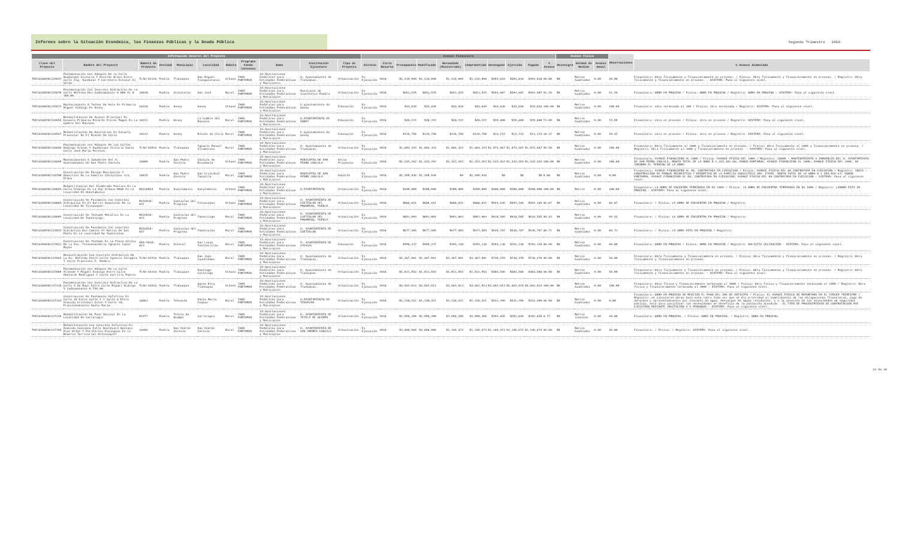Informes sobre la Situación Económica, las Finanzas Públicas y la Deuda Pública
Segundo Trimestre 2018
| Información General del Proyecto | | | | | | | | | | | Avance Financiero | | | | | | | | | | Avance Físico | | | Observaciones | |
| --- | --- | --- | --- | --- | --- | --- | --- | --- | --- | --- | --- | --- | --- | --- | --- | --- | --- | --- | --- | --- | --- | --- | --- | --- | --- |
| Clave del Proyecto | Nombre del Proyecto | Número de Proyecto | Entidad | Municipio | Localidad | Ámbito | Programa Fondo Convenio | Ramo | Institución Ejecutora | Tipo de Proyecto | Estatus | Ciclo Recurso | Presupuesto | Modificado | Recaudado (Ministrado) | Comprometido | Devengado | Ejercido | Pagado | % Avance | Reintegro | Unidad de Medida | Avance Anual | | % Avance Acumulado |
| PUE18180201135637 | Pavimentación Con Adoquín De La Calle Guadalupe Victoria Y Nicolás Bravo Entre Calle Ing. Sandoval Y Carretera Estatal Al Verde. | TLAH-32118 | Puebla | Tlahuapan | San Miguel Tianguistenco | Urbano | I005 FORTAMUN | 33-Aportaciones Federales para Entidades Federativas y Municipios | H. Ayuntamiento de Tlahuapan. | Urbanización | En Ejecución | 2018 | $1,316,060 | $1,316,060 | $1,316,060 | $1,316,060 | $394,818 | $394,818 | $394,818 | 30.00 | $0 | Metros Cuadrados | 0.00 | 30.00 | Financiera: Obra fisicamente y financieramente en proceso. / Física: Obra fisicamente y financieramente en proceso. / Registro: Obra fisicamente y financieramente en proceso. - SISTEMA: Pasa al siguiente nivel. |
| PUE18180201135670 | Pavimentación Con Concreto Hidráulico De La Calle Reforma Del Cadenamiento 0 000 Al 0 100.00 | 18010 | Puebla | Xiutetelco | San José | Rural | I005 FORTAMUN | 33-Aportaciones Federales para Entidades Federativas y Municipios | Municipio de Xiutetelco Puebla | Urbanización | En Ejecución | 2018 | $651,525 | $651,525 | $651,525 | $651,525 | $594,607 | $594,607 | $594,607 | 91.26 | $0 | Metros Cuadrados | 0.00 | 91.26 | Financiera: OBRA EN PROCESO / Física: OBRA EN PROCESO / Registro: OBRA EN PROCESO - SISTEMA: Pasa al siguiente nivel. |
| PUE18180201135672 | Mantenimiento A Techos De Aula En Primaria Miguel Hidalgo En Honey | 18310 | Puebla | Honey | Honey | Urbano | I005 FORTAMUN | 33-Aportaciones Federales para Entidades Federativas y Municipios | h.ayuntamiento de Honey | Educación | En Ejecución | 2018 | $43,846 | $43,846 | $43,846 | $43,846 | $43,846 | $43,846 | $43,846 | 100.00 | $0 | Metros Cuadrados | 0.00 | 100.00 | Financiera: obra terminada al 100 / Física: obra terminada / Registro: SISTEMA: Pasa al siguiente nivel. |
| PUE18180201136555 | Rehabilitacion De Acceso Principal En Escuela Primaria Ricardo Flores Magon En La Cumbre Del Manzano | 18311 | Puebla | Honey | La Cumbre del Manzano | Rural | I005 FORTAMUN | 33-Aportaciones Federales para Entidades Federativas y Municipios | H.AYUNTAMIENTO DE HONEY | Educación | En Ejecución | 2018 | $40,222 | $40,222 | $40,222 | $40,222 | $29,800 | $29,800 | $29,800 | 74.09 | $0 | Metros Cuadrados | 0.00 | 74.09 | Financiera: obra en proceso / Física: obra en proceso / Registro: SISTEMA: Pasa al siguiente nivel. |
| PUE18180201136567 | Rehabilitación De Sanitarios En Escuela Prescolar De El Rincón De Chila | 18312 | Puebla | Honey | Rincón de Chila | Rural | I005 FORTAMUN | 33-Aportaciones Federales para Entidades Federativas y Municipios | h.ayuntamiento de Honey | Educación | En Ejecución | 2018 | $126,750 | $126,750 | $126,750 | $126,750 | $13,213 | $13,213 | $13,213 | 10.42 | $0 | Metros Cuadrados | 0.00 | 10.42 | Financiera: obra en proceso / Física: obra en proceso / Registro: SISTEMA: Pasa al siguiente nivel. |
| PUE18180201136603 | Pavimentación Con Adoquín De Las Calles Domingo Arenas Y Guadalupe Victoria Hasta Calle José María Morelos. | TLAH-33018 | Puebla | Tlahuapan | Ignacio Manuel Altamirano | Rural | I005 FORTAMUN | 33-Aportaciones Federales para Entidades Federativas y Municipios | H. Ayuntamiento de Tlahuapan. | Urbanización | En Ejecución | 2018 | $1,804,423 | $1,804,423 | $1,804,423 | $1,804,423 | $1,073,687 | $1,073,687 | $1,073,687 | 59.50 | $0 | Metros Cuadrados | 0.00 | 100.00 | Financiera: Obra fisicamente al 100% y financieramente en proceso. / Física: Obra fisicamente al 100% y financieramente en proceso. / Registro: Obra fisicamente al 100% y financieramente en proceso. - SISTEMA: Pasa al siguiente nivel. |
| PUE18180201136659 | Mantenimiento A Inmuebles Del H. Ayuntamiento De San Pedro Cholula | 18009 | Puebla | San Pedro Cholula | Cholula de Rivadavia | Urbano | I005 FORTAMUN | 33-Aportaciones Federales para Entidades Federativas y Municipios | MUNICIPIO DE SAN PEDRO CHOLULA | Otros Proyectos | En Ejecución | 2018 | $1,342,262 | $1,342,262 | $1,342,262 | $1,342,262 | $1,342,262 | $1,342,262 | $1,342,262 | 100.00 | $0 | Metros Cuadrados | 0.00 | 100.00 | Financiera: AVANCE FINANCIERO AL 100% / Física: AVANCE FISICO DEL 100% / Registro: 18009 - MANTENIMIENTO A INMUEBLES DEL H. AYUNTAMIENTO DE SAN PEDRO CHOLULA. MONTO TOTAL DE LA OBRA $ 1,342,261.68; FONDO FORTAMUN, AVANCE FINANCIERO AL 100%; AVANCE FISICO DEL 100%. SE INFORMA EL TERMINO DE LA OBRA |
| PUE18180201136700 | Construcción De Parque Recreativo Y Deportivo De La Familia Cholulteca 1ra. Etapa | 18015 | Puebla | San Pedro Cholula | San Cristóbal Tepontla | Rural | I005 FORTAMUN | 33-Aportaciones Federales para Entidades Federativas y Municipios | MUNICIPIO DE SAN PEDRO CHOLULA | Deporte | En Ejecución | 2018 | $1,499,946 | $1,499,946 | $0 | $1,499,946 | $0 | $0 | $0 | 0.00 | $0 | Metros Cuadrados | 0.00 | 0.00 | Financiera: AVANCE FINANCIERO AL 0%, CONTRATADA EN EJECUCION / Física: AVANCE FISICO DEL 0% CONTRATADA EN EJECUCION / Registro: 18015 - CONSTRUCCIÓN DE PARQUE RECREATIVO Y DEPORTIVO DE LA FAMILIA CHOLULTECA 1RA. ETAPA. MONTO TOTAL DE LA OBRA $ 1 499,946.47; FONDO FORTAMUN, AVANCE FINANCIERO AL 0%, CONTRATADA EN EJECUCION; AVANCE FISICO DEL 0% CONTRATADA EN EJECUCION - SISTEMA: Pasa al siguiente nivel. |
| PUE18180201136854 | Rehabilitacion Del Alumbrado Publico En La Calle Hidalgo En La Zap Urbana 0068 En La Localidad De Hueytamalco | R3318023 | Puebla | Hueytamalco | Hueytamalco | Urbano | I005 FORTAMUN | 33-Aportaciones Federales para Entidades Federativas y Municipios | H.AYUNTAMIENTO | Urbanización | En Ejecución | 2018 | $200,000 | $200,000 | $200,000 | $200,000 | $200,000 | $200,000 | $200,000 | 100.00 | $0 | Metros | 0.00 | 100.00 | Financiera: LA OBRA SE ENCENTRA TERMINADA EN SU 100% / Física: LA OBRA SE ENCUENTRA TERMINADA EN SU 100% / Registro: LAOBRA ESTA EN PROCESO - SISTEMA: Pasa al siguiente nivel. |
| PUE18180201136883 | Construcción De Pavimento Con Concreto Hidráulico En El Barrio Huaxtitan De La Localidad De Tzinacapan | R332018-021 | Puebla | Cuetzalan del Progreso | Tzinacapan | Urbano | I005 FORTAMUN | 33-Aportaciones Federales para Entidades Federativas y Municipios | H. AYUNTAMIENTO DE CUETZALAN DEL PROGRESO, PUEBLA | Urbanización | En Ejecución | 2018 | $888,631 | $888,631 | $888,631 | $888,631 | $594,185 | $594,185 | $594,185 | 66.87 | $0 | Metros Cuadrados | 0.00 | 66.87 | Financiera: / Física: LA OBRA SE ENCUENTRA EN PROCESO / Registro: |
| PUE18180201136902 | Construcción De Techado Metalico En La Localidad De Tepetzingo. | R332018-024 | Puebla | Cuetzalan del Progreso | Tepetzingo | Rural | I005 FORTAMUN | 33-Aportaciones Federales para Entidades Federativas y Municipios | H. AYUNTAMIENTO DE CUETZALAN DEL PROGRESO, PUEBLA | Urbanización | En Ejecución | 2018 | $891,004 | $891,004 | $891,004 | $891,004 | $618,585 | $618,585 | $618,585 | 69.43 | $0 | Metros Cuadrados | 0.00 | 69.43 | Financiera: / Física: LA OBRA SE ENCUENTRA EN PROCESO / Registro: |
| PUE18180201137022 | Construcción De Pavimento Con Concreto Hidráulico Del Camino Al Barrio De San Pablo En La Localidad De Tepetzalan | R332018-037 | Puebla | Cuetzalan del Progreso | Tepetzalán | Rural | I005 FORTAMUN | 33-Aportaciones Federales para Entidades Federativas y Municipios | H. AYUNTAMIENTO DE CUETZALAN | Urbanización | En Ejecución | 2018 | $677,505 | $677,505 | $677,505 | $677,505 | $546,787 | $546,787 | $546,787 | 80.71 | $0 | Metros Cuadrados | 0.00 | 80.71 | Financiera: / Física: LA OBRA ESTA EN PROCESO / Registro: |
| PUE18180201137041 | Construccion De Techado En La Plaza Civica De La Esc. Telesecundaria Ignacio Lopez Rayon | HAA-2018-013 | Puebla | Atexcal | San Lucas Teteletitlán | Rural | I005 FORTAMUN | 33-Aportaciones Federales para Entidades Federativas y Municipios | H. AYUNTAMIENTO DE ATEXCAL | Educación | En Ejecución | 2018 | $490,247 | $490,247 | $294,148 | $294,148 | $294,148 | $294,148 | $294,148 | 60.00 | $0 | Metros Cuadrados | 0.00 | 60.00 | Financiera: OBRA EN PROCESO / Física: OBRA EN PROCESO / Registro: SOLICITA VALIDACIÓN - SISTEMA: Pasa al siguiente nivel. |
| PUE18180201137063 | Reconstrucción Con Concreto Hidráulico De La Av. Reforma Entre Calle Ignacio Zaragoza Y Calle Francisco I. Madero. | TLAH-32218 | Puebla | Tlahuapan | San Juan Cuauhtémoc | Rural | I005 FORTAMUN | 33-Aportaciones Federales para Entidades Federativas y Municipios | H. Ayuntamiento de Tlahuapan. | Urbanización | En Ejecución | 2018 | $2,487,901 | $2,487,901 | $2,487,901 | $2,487,901 | $746,370 | $746,370 | $746,370 | 30.00 | $0 | Metros Cuadrados | 0.00 | 50.00 | Financiera: Obra fisicamente y financieramente en proceso. / Física: Obra fisicamente y financieramente en proceso. / Registro: Obra fisicamente y financieramente en proceso. |
| PUE18180201137089 | Pavimentación Con Adoquín De La Calle Allende Y Miguel Hidalgo Entre Calle Abelardo Rodriguez Y Calle Carrillo Puerto | TLAH-33118 | Puebla | Tlahuapan | Santiago Coltzingo | Urbano | I005 FORTAMUN | 33-Aportaciones Federales para Entidades Federativas y Municipios | H. Ayuntamiento de Tlahuapan | Urbanización | En Ejecución | 2018 | $1,011,953 | $1,011,953 | $1,011,953 | $1,011,953 | $303,586 | $303,586 | $303,586 | 30.00 | $0 | Metros Cuadrados | 0.00 | 50.00 | Financiera: Obra fisicamente y financieramente en proceso. / Física: Obra fisicamente y financieramente en proceso. / Registro: Obra fisicamente y financieramente en proceso. - SISTEMA: Pasa al siguiente nivel. |
| PUE18180201137116 | Pavimentación Con Concreto Hidraulico De La Calle 5 De Mayo Entre Calle Miguel Hidalgo Y Cadenamiento 0 726.00 | TLAH-33518 | Puebla | Tlahuapan | Santa Rita Tlahuapan | Urbano | I005 FORTAMUN | 33-Aportaciones Federales para Entidades Federativas y Municipios | H. Ayuntamiento de Tlahuapan. | Urbanización | En Ejecución | 2018 | $3,662,014 | $3,662,014 | $3,662,014 | $3,662,014 | $3,662,014 | $3,662,014 | $3,662,014 | 100.00 | $0 | Metros Cuadrados | 0.00 | 100.00 | Financiera: Obra física y financieramente terminada al 100% / Física: Obra física y financieramente terminada al 100% / Registro: Obra física y financieramente terminada al 100% - SISTEMA: Pasa al siguiente nivel. |
| PUE18180201137132 | Construccion De Pavimento Asfaltico En Calle 10 Entre Calle 2 Y Calle 8 Entre Avenida Cristobal Colon Y Calle 10, Fraccionamiento Santa Maria. | 18081 | Puebla | Tehuacán | Santa María Coapan | Rural | I005 FORTAMUN | 33-Aportaciones Federales para Entidades Federativas y Municipios | H.AYUNTAMIENTO DE TEHUACAN | Urbanización | En Ejecución | 2018 | $1,138,321 | $1,138,321 | $1,138,321 | $1,138,321 | $341,496 | $341,496 | $341,496 | 30.00 | $0 | Metros Cuadrados | 0.00 | 0.00 | Financiera: OBRA EN PROCESO SE REALIZO EL PAGO DEL 30% DE ANTICIPO / Física: EL AVANCE FÍSICO SE REPORTARA EN EL TERCER TRIMESTRE / Registro: se ejecutaron obras bajo este rubro toda vez que se dio prioridad al cumplimiento de las obligaciones financieras, pago de derechos y aprovechamientos por concepto de agua, descargas de aguas residuales, y a la atención de las necesidades de seguridad pública, esto para satisfacer las necesidades en beneficio de la población atendida - EL TIPO DE PROCEDIMIENTO DE CONTRATACIÓN FUE EJECUTADO MEDIANTE INVITACIÓN A 5 PERSONAS - SISTEMA: Pasa al siguiente nivel. |
| PUE18180201137149 | Rehabilitación De Paso Vecinal En La Localidad De Carreragco | 03377 | Puebla | Tetela de Ocampo | Carreragco | Rural | I005 FORTAMUN | 33-Aportaciones Federales para Entidades Federativas y Municipios | H. AYUNTAMIENTO DE TETELA DE OCAMPO | Urbanización | En Ejecución | 2018 | $2,998,200 | $2,998,200 | $2,998,200 | $2,998,200 | $202,835 | $202,835 | $202,835 | 6.77 | $0 | Metros lineales | 0.00 | 40.00 | Financiera: OBRA EN PROCESO. / Física: OBRA EN PROCESO. / Registro: OBRA EN PROCESO. |
| PUE18180201137195 | Rehabilitacion Con Concreto Asfaltico En Avenida Casiopea Entre Boulevard Gustavo Diaz Ordaz Y Periferico Ecologico En La Reserva Territorial Atlixcayotl | 18404 | Puebla | San Andrés Cholula | San Andrés Cholula | Rural | I005 FORTAMUN | 33-Aportaciones Federales para Entidades Federativas y Municipios | H. AYUNTAMIENTO DE SAN ANDRES CHOLULA | Urbanización | En Ejecución | 2018 | $3,898,909 | $3,898,909 | $1,169,673 | $1,169,673 | $1,169,673 | $1,169,673 | $1,169,673 | 30.00 | $0 | Metros Cuadrados | 0.00 | 30.00 | Financiera: / Física: / Registro: SISTEMA: Pasa al siguiente nivel. |
22 de 30